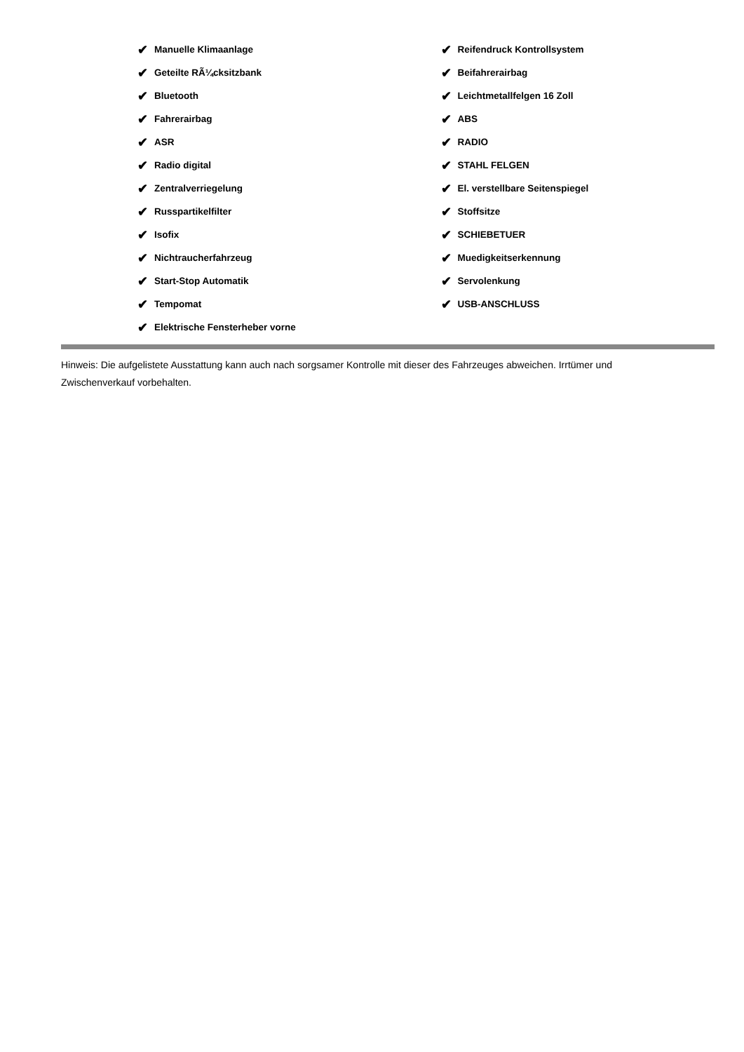✔ Manuelle Klimaanlage
✔ Geteilte RÃ¼cksitzbank
✔ Bluetooth
✔ Fahrerairbag
✔ ASR
✔ Radio digital
✔ Zentralverriegelung
✔ Russpartikelfilter
✔ Isofix
✔ Nichtraucherfahrzeug
✔ Start-Stop Automatik
✔ Tempomat
✔ Elektrische Fensterheber vorne
✔ Reifendruck Kontrollsystem
✔ Beifahrerairbag
✔ Leichtmetallfelgen 16 Zoll
✔ ABS
✔ RADIO
✔ STAHL FELGEN
✔ El. verstellbare Seitenspiegel
✔ Stoffsitze
✔ SCHIEBETUER
✔ Muedigkeitserkennung
✔ Servolenkung
✔ USB-ANSCHLUSS
Hinweis: Die aufgelistete Ausstattung kann auch nach sorgsamer Kontrolle mit dieser des Fahrzeuges abweichen. Irrtümer und Zwischenverkauf vorbehalten.